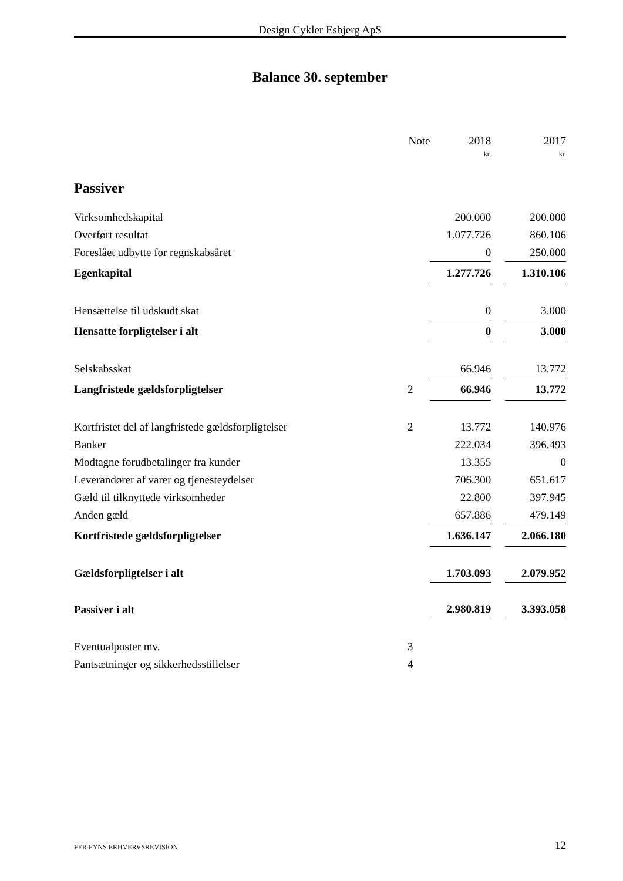Design Cykler Esbjerg ApS
Balance 30. september
| | Note | 2018 | | 2017 |
| --- | --- | --- | --- | --- |
| | | kr. | | kr. |
| Passiver | | | | |
| Virksomhedskapital | | 200.000 | | 200.000 |
| Overført resultat | | 1.077.726 | | 860.106 |
| Foreslået udbytte for regnskabsåret | | 0 | | 250.000 |
| Egenkapital | | 1.277.726 | | 1.310.106 |
| Hensættelse til udskudt skat | | 0 | | 3.000 |
| Hensatte forpligtelser i alt | | 0 | | 3.000 |
| Selskabsskat | | 66.946 | | 13.772 |
| Langfristede gældsforpligtelser | 2 | 66.946 | | 13.772 |
| Kortfristet del af langfristede gældsforpligtelser | 2 | 13.772 | | 140.976 |
| Banker | | 222.034 | | 396.493 |
| Modtagne forudbetalinger fra kunder | | 13.355 | | 0 |
| Leverandører af varer og tjenesteydelser | | 706.300 | | 651.617 |
| Gæld til tilknyttede virksomheder | | 22.800 | | 397.945 |
| Anden gæld | | 657.886 | | 479.149 |
| Kortfristede gældsforpligtelser | | 1.636.147 | | 2.066.180 |
| Gældsforpligtelser i alt | | 1.703.093 | | 2.079.952 |
| Passiver i alt | | 2.980.819 | | 3.393.058 |
| Eventualposter mv. | 3 | | | |
| Pantsætninger og sikkerhedsstillelser | 4 | | | |
FER FYNS ERHVERVSREVISION 12